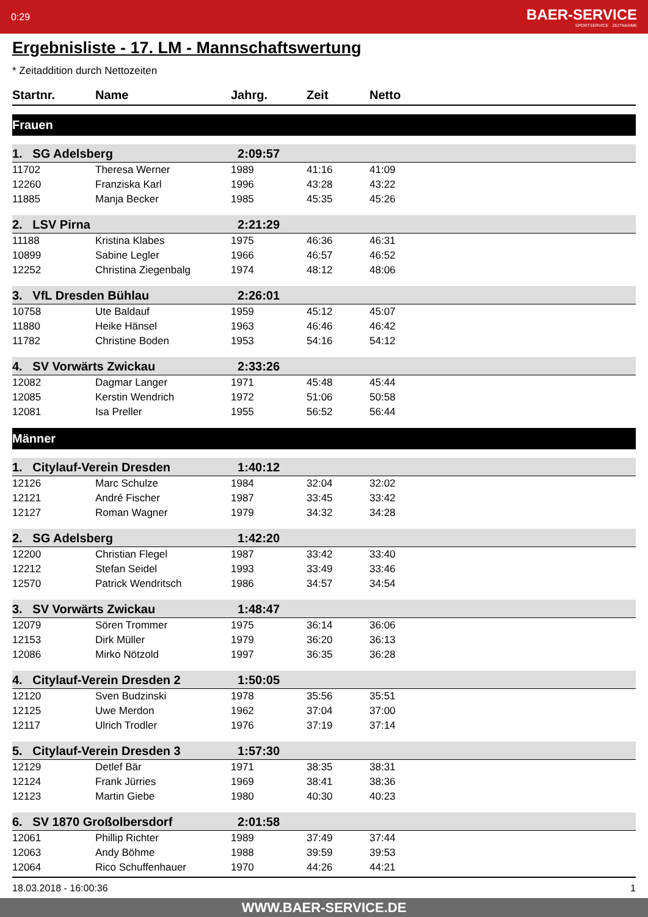0:29 BAER-SERVICE
SPORTSERVICE · ZEITNAHME
Ergebnisliste - 17. LM - Mannschaftswertung
* Zeitaddition durch Nettozeiten
| Startnr. | Name | Jahrg. | Zeit | Netto |
| --- | --- | --- | --- | --- |
| Frauen | | | | |
| 1. SG Adelsberg | | 2:09:57 | | |
| 11702 | Theresa Werner | 1989 | 41:16 | 41:09 |
| 12260 | Franziska Karl | 1996 | 43:28 | 43:22 |
| 11885 | Manja Becker | 1985 | 45:35 | 45:26 |
| 2. LSV Pirna | | 2:21:29 | | |
| 11188 | Kristina Klabes | 1975 | 46:36 | 46:31 |
| 10899 | Sabine Legler | 1966 | 46:57 | 46:52 |
| 12252 | Christina Ziegenbalg | 1974 | 48:12 | 48:06 |
| 3. VfL Dresden Bühlau | | 2:26:01 | | |
| 10758 | Ute Baldauf | 1959 | 45:12 | 45:07 |
| 11880 | Heike Hänsel | 1963 | 46:46 | 46:42 |
| 11782 | Christine Boden | 1953 | 54:16 | 54:12 |
| 4. SV Vorwärts Zwickau | | 2:33:26 | | |
| 12082 | Dagmar Langer | 1971 | 45:48 | 45:44 |
| 12085 | Kerstin Wendrich | 1972 | 51:06 | 50:58 |
| 12081 | Isa Preller | 1955 | 56:52 | 56:44 |
| Männer | | | | |
| 1. Citylauf-Verein Dresden | | 1:40:12 | | |
| 12126 | Marc Schulze | 1984 | 32:04 | 32:02 |
| 12121 | André Fischer | 1987 | 33:45 | 33:42 |
| 12127 | Roman Wagner | 1979 | 34:32 | 34:28 |
| 2. SG Adelsberg | | 1:42:20 | | |
| 12200 | Christian Flegel | 1987 | 33:42 | 33:40 |
| 12212 | Stefan Seidel | 1993 | 33:49 | 33:46 |
| 12570 | Patrick Wendritsch | 1986 | 34:57 | 34:54 |
| 3. SV Vorwärts Zwickau | | 1:48:47 | | |
| 12079 | Sören Trommer | 1975 | 36:14 | 36:06 |
| 12153 | Dirk Müller | 1979 | 36:20 | 36:13 |
| 12086 | Mirko Nötzold | 1997 | 36:35 | 36:28 |
| 4. Citylauf-Verein Dresden 2 | | 1:50:05 | | |
| 12120 | Sven Budzinski | 1978 | 35:56 | 35:51 |
| 12125 | Uwe Merdon | 1962 | 37:04 | 37:00 |
| 12117 | Ulrich Trodler | 1976 | 37:19 | 37:14 |
| 5. Citylauf-Verein Dresden 3 | | 1:57:30 | | |
| 12129 | Detlef Bär | 1971 | 38:35 | 38:31 |
| 12124 | Frank Jürries | 1969 | 38:41 | 38:36 |
| 12123 | Martin Giebe | 1980 | 40:30 | 40:23 |
| 6. SV 1870 Großolbersdorf | | 2:01:58 | | |
| 12061 | Phillip Richter | 1989 | 37:49 | 37:44 |
| 12063 | Andy Böhme | 1988 | 39:59 | 39:53 |
| 12064 | Rico Schuffenhauer | 1970 | 44:26 | 44:21 |
18.03.2018 - 16:00:36 1
WWW.BAER-SERVICE.DE